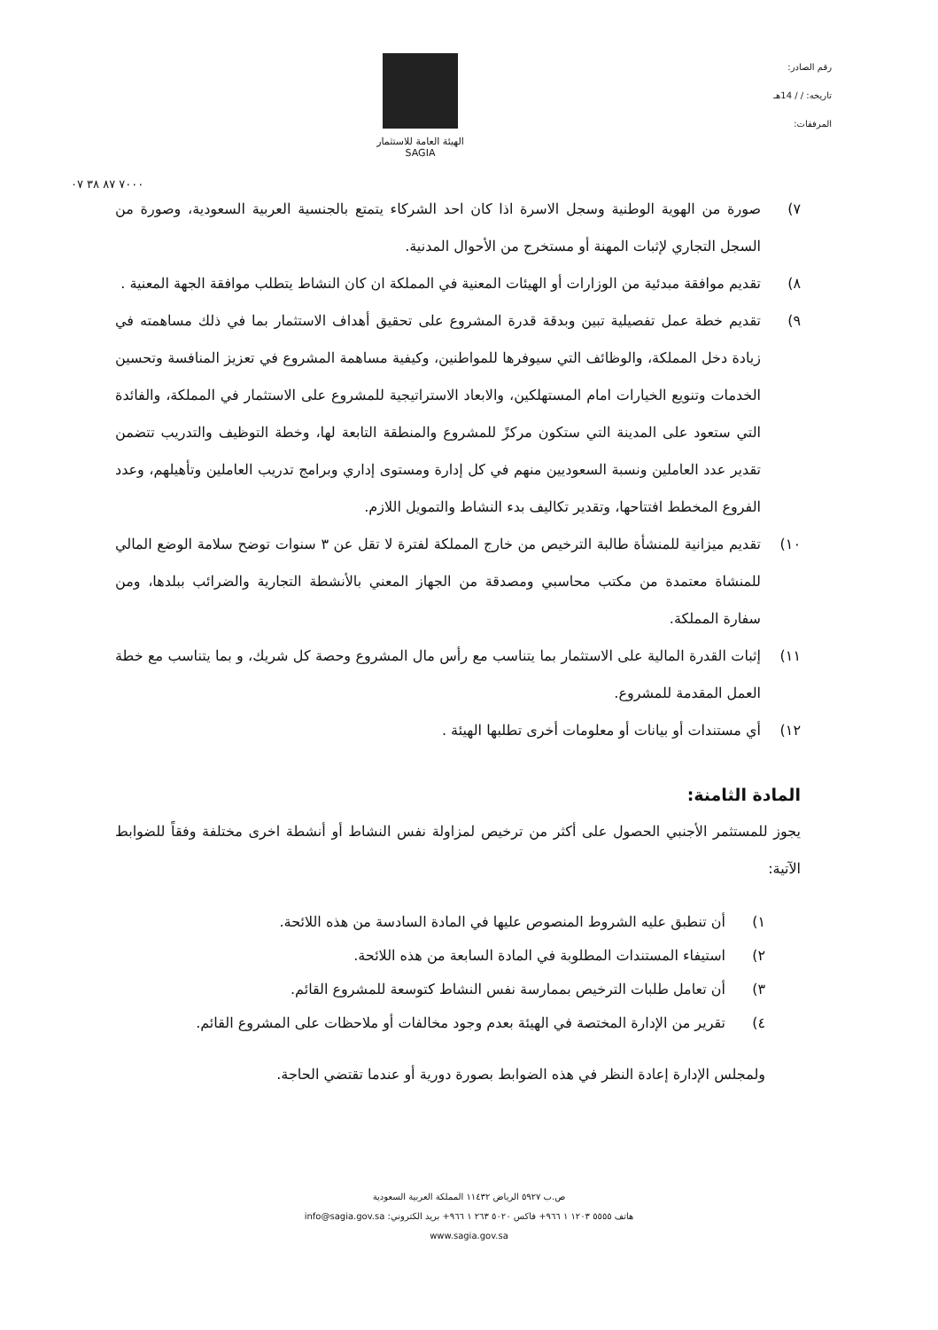رقم الصادر:
تاريخه: / / 14هـ
المرفقات:
الهيئة العامة للاستثمار
SAGIA
٧٠٠٠ ٨٧ ٣٨ ٠٧
٧) صورة من الهوية الوطنية وسجل الاسرة اذا كان احد الشركاء يتمتع بالجنسية العربية السعودية، وصورة من السجل التجاري لإثبات المهنة أو مستخرج من الأحوال المدنية.
٨) تقديم موافقة مبدئية من الوزارات أو الهيئات المعنية في المملكة ان كان النشاط يتطلب موافقة الجهة المعنية .
٩) تقديم خطة عمل تفصيلية تبين وبدقة قدرة المشروع على تحقيق أهداف الاستثمار بما في ذلك مساهمته في زيادة دخل المملكة، والوظائف التي سيوفرها للمواطنين، وكيفية مساهمة المشروع في تعزيز المنافسة وتحسين الخدمات وتنويع الخيارات امام المستهلكين، والابعاد الاستراتيجية للمشروع على الاستثمار في المملكة، والفائدة التي ستعود على المدينة التي ستكون مركزً للمشروع والمنطقة التابعة لها، وخطة التوظيف والتدريب تتضمن تقدير عدد العاملين ونسبة السعوديين منهم في كل إدارة ومستوى إداري وبرامج تدريب العاملين وتأهيلهم، وعدد الفروع المخطط افتتاحها، وتقدير تكاليف بدء النشاط والتمويل اللازم.
١٠) تقديم ميزانية للمنشأة طالبة الترخيص من خارج المملكة لفترة لا تقل عن ٣ سنوات توضح سلامة الوضع المالي للمنشاة معتمدة من مكتب محاسبي ومصدقة من الجهاز المعني بالأنشطة التجارية والضرائب ببلدها، ومن سفارة المملكة.
١١) إثبات القدرة المالية على الاستثمار بما يتناسب مع رأس مال المشروع وحصة كل شريك، و بما يتناسب مع خطة العمل المقدمة للمشروع.
١٢) أي مستندات أو بيانات أو معلومات أخرى تطلبها الهيئة .
المادة الثامنة:
يجوز للمستثمر الأجنبي الحصول على أكثر من ترخيص لمزاولة نفس النشاط أو أنشطة اخرى مختلفة وفقاً للضوابط الآتية:
١) أن تنطبق عليه الشروط المنصوص عليها في المادة السادسة من هذه اللائحة.
٢) استيفاء المستندات المطلوبة في المادة السابعة من هذه اللائحة.
٣) أن تعامل طلبات الترخيص بممارسة نفس النشاط كتوسعة للمشروع القائم.
٤) تقرير من الإدارة المختصة في الهيئة بعدم وجود مخالفات أو ملاحظات على المشروع القائم.
ولمجلس الإدارة إعادة النظر في هذه الضوابط بصورة دورية أو عندما تقتضي الحاجة.
ص.ب ٥٩٢٧ الرياض ١١٤٣٢ المملكة العربية السعودية
هاتف ٥٥٥٥ ١٢٠٣ ١ ٩٦٦+ فاكس ٥٠٢٠ ٢٦٣ ١ ٩٦٦+ بريد الكتروني: info@sagia.gov.sa
www.sagia.gov.sa